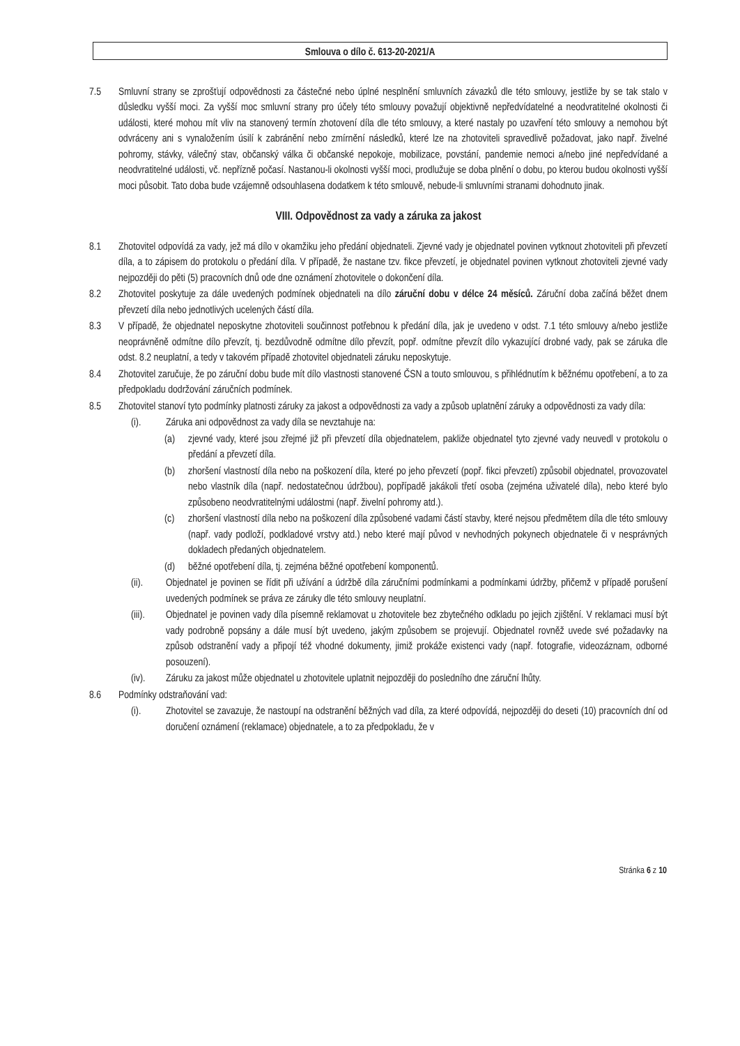Smlouva o dílo č. 613-20-2021/A
7.5 Smluvní strany se zprošťují odpovědnosti za částečné nebo úplné nesplnění smluvních závazků dle této smlouvy, jestliže by se tak stalo v důsledku vyšší moci. Za vyšší moc smluvní strany pro účely této smlouvy považují objektivně nepředvídatelné a neodvratitelné okolnosti či události, které mohou mít vliv na stanovený termín zhotovení díla dle této smlouvy, a které nastaly po uzavření této smlouvy a nemohou být odvráceny ani s vynaložením úsilí k zabránění nebo zmírnění následků, které lze na zhotoviteli spravedlivě požadovat, jako např. živelné pohromy, stávky, válečný stav, občanský válka či občanské nepokoje, mobilizace, povstání, pandemie nemoci a/nebo jiné nepředvídané a neodvratitelné události, vč. nepřízně počasí. Nastanou-li okolnosti vyšší moci, prodlužuje se doba plnění o dobu, po kterou budou okolnosti vyšší moci působit. Tato doba bude vzájemně odsouhlasena dodatkem k této smlouvě, nebude-li smluvními stranami dohodnuto jinak.
VIII. Odpovědnost za vady a záruka za jakost
8.1 Zhotovitel odpovídá za vady, jež má dílo v okamžiku jeho předání objednateli. Zjevné vady je objednatel povinen vytknout zhotoviteli při převzetí díla, a to zápisem do protokolu o předání díla. V případě, že nastane tzv. fikce převzetí, je objednatel povinen vytknout zhotoviteli zjevné vady nejpozději do pěti (5) pracovních dnů ode dne oznámení zhotovitele o dokončení díla.
8.2 Zhotovitel poskytuje za dále uvedených podmínek objednateli na dílo záruční dobu v délce 24 měsíců. Záruční doba začíná běžet dnem převzetí díla nebo jednotlivých ucelených částí díla.
8.3 V případě, že objednatel neposkytne zhotoviteli součinnost potřebnou k předání díla, jak je uvedeno v odst. 7.1 této smlouvy a/nebo jestliže neoprávněně odmítne dílo převzít, tj. bezdůvodně odmítne dílo převzít, popř. odmítne převzít dílo vykazující drobné vady, pak se záruka dle odst. 8.2 neuplatní, a tedy v takovém případě zhotovitel objednateli záruku neposkytuje.
8.4 Zhotovitel zaručuje, že po záruční dobu bude mít dílo vlastnosti stanovené ČSN a touto smlouvou, s přihlédnutím k běžnému opotřebení, a to za předpokladu dodržování záručních podmínek.
8.5 Zhotovitel stanoví tyto podmínky platnosti záruky za jakost a odpovědnosti za vady a způsob uplatnění záruky a odpovědnosti za vady díla:
(i). Záruka ani odpovědnost za vady díla se nevztahuje na:
(a) zjevné vady, které jsou zřejmé již při převzetí díla objednatelem, pakliže objednatel tyto zjevné vady neuvedl v protokolu o předání a převzetí díla.
(b) zhoršení vlastností díla nebo na poškození díla, které po jeho převzetí (popř. fikci převzetí) způsobil objednatel, provozovatel nebo vlastník díla (např. nedostatečnou údržbou), popřípadě jakákoli třetí osoba (zejména uživatelé díla), nebo které bylo způsobeno neodvratitelnými událostmi (např. živelní pohromy atd.).
(c) zhoršení vlastností díla nebo na poškození díla způsobené vadami částí stavby, které nejsou předmětem díla dle této smlouvy (např. vady podloží, podkladové vrstvy atd.) nebo které mají původ v nevhodných pokynech objednatele či v nesprávných dokladech předaných objednatelem.
(d) běžné opotřebení díla, tj. zejména běžné opotřebení komponentů.
(ii). Objednatel je povinen se řídit při užívání a údržbě díla záručními podmínkami a podmínkami údržby, přičemž v případě porušení uvedených podmínek se práva ze záruky dle této smlouvy neuplatní.
(iii).
Objednatel je povinen vady díla písemně reklamovat u zhotovitele bez zbytečného odkladu po jejich zjištění. V reklamaci musí být vady podrobně popsány a dále musí být uvedeno, jakým způsobem se projevují. Objednatel rovněž uvede své požadavky na způsob odstranění vady a připojí též vhodné dokumenty, jimiž prokáže existenci vady (např. fotografie, videozáznam, odborné posouzení).
(iv). Záruku za jakost může objednatel u zhotovitele uplatnit nejpozději do posledního dne záruční lhůty.
8.6 Podmínky odstraňování vad:
(i). Zhotovitel se zavazuje, že nastoupí na odstranění běžných vad díla, za které odpovídá, nejpozději do deseti (10) pracovních dní od doručení oznámení (reklamace) objednatele, a to za předpokladu, že v
Stránka 6 z 10